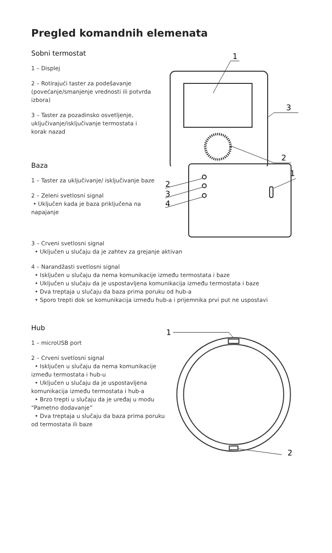Pregled komandnih elemenata
Sobni termostat
1 – Displej
2 – Rotirajući taster za podešavanje (povećanje/smanjenje vrednosti ili potvrda izbora)
3 – Taster za pozadinsko osvetljenje, uključivanje/isključivanje termostata i korak nazad
1
3
2
Baza
1 – Taster za uključivanje/ isključivanje baze
2 – Zeleni svetlosni signal
• Uključen kada je baza priključena na napajanje
2
3
4
1
3 – Crveni svetlosni signal
• Uključen u slučaju da je zahtev za grejanje aktivan
4 – Narandžasti svetlosni signal
• Isključen u slučaju da nema komunikacije između termostata i baze
• Uključen u slučaju da je uspostavljena komunikacija između termostata i baze
• Dva treptaja u slučaju da baza prima poruku od hub-a
• Sporo trepti dok se komunikacija između hub-a i prijemnika prvi put ne uspostavi
Hub
1 – microUSB port
2 – Crveni svetlosni signal
• Isključen u slučaju da nema komunikacije između termostata i hub-u
• Uključen u slučaju da je uspostavljena komunikacija između termostata i hub-a
• Brzo trepti u slučaju da je uređaj u modu “Pametno dodavanje”
• Dva treptaja u slučaju da baza prima poruku od termostata ili baze
1
2